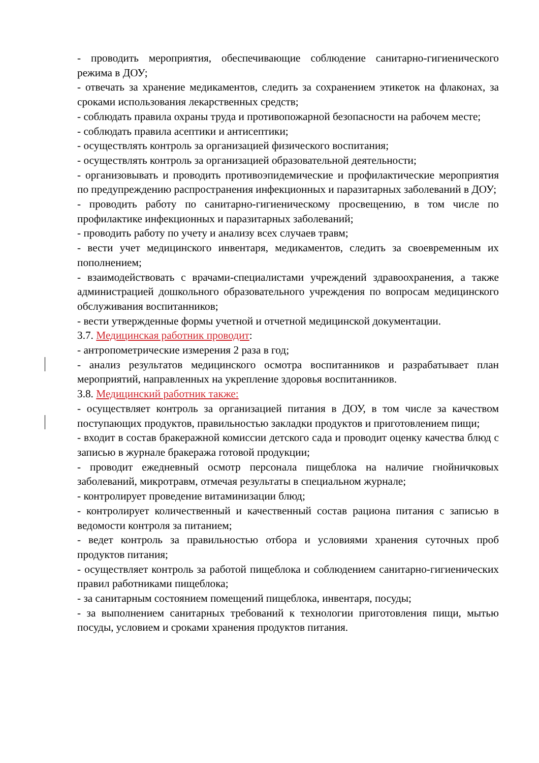- проводить мероприятия, обеспечивающие соблюдение санитарно-гигиенического режима в ДОУ;
- отвечать за хранение медикаментов, следить за сохранением этикеток на флаконах, за сроками использования лекарственных средств;
- соблюдать правила охраны труда и противопожарной безопасности на рабочем месте;
- соблюдать правила асептики и антисептики;
- осуществлять контроль за организацией физического воспитания;
- осуществлять контроль за организацией образовательной деятельности;
- организовывать и проводить противоэпидемические и профилактические мероприятия по предупреждению распространения инфекционных и паразитарных заболеваний в ДОУ;
- проводить работу по санитарно-гигиеническому просвещению, в том числе по профилактике инфекционных и паразитарных заболеваний;
- проводить работу по учету и анализу всех случаев травм;
- вести учет медицинского инвентаря, медикаментов, следить за своевременным их пополнением;
- взаимодействовать с врачами-специалистами учреждений здравоохранения, а также администрацией дошкольного образовательного учреждения по вопросам медицинского обслуживания воспитанников;
- вести утвержденные формы учетной и отчетной медицинской документации.
3.7. Медицинская работник проводит:
- антропометрические измерения 2 раза в год;
- анализ результатов медицинского осмотра воспитанников и разрабатывает план мероприятий, направленных на укрепление здоровья воспитанников.
3.8. Медицинский работник также:
- осуществляет контроль за организацией питания в ДОУ, в том числе за качеством поступающих продуктов, правильностью закладки продуктов и приготовлением пищи;
- входит в состав бракеражной комиссии детского сада и проводит оценку качества блюд с записью в журнале бракеража готовой продукции;
- проводит ежедневный осмотр персонала пищеблока на наличие гнойничковых заболеваний, микротравм, отмечая результаты в специальном журнале;
- контролирует проведение витаминизации блюд;
- контролирует количественный и качественный состав рациона питания с записью в ведомости контроля за питанием;
- ведет контроль за правильностью отбора и условиями хранения суточных проб продуктов питания;
- осуществляет контроль за работой пищеблока и соблюдением санитарно-гигиенических правил работниками пищеблока;
- за санитарным состоянием помещений пищеблока, инвентаря, посуды;
- за выполнением санитарных требований к технологии приготовления пищи, мытью посуды, условием и сроками хранения продуктов питания.